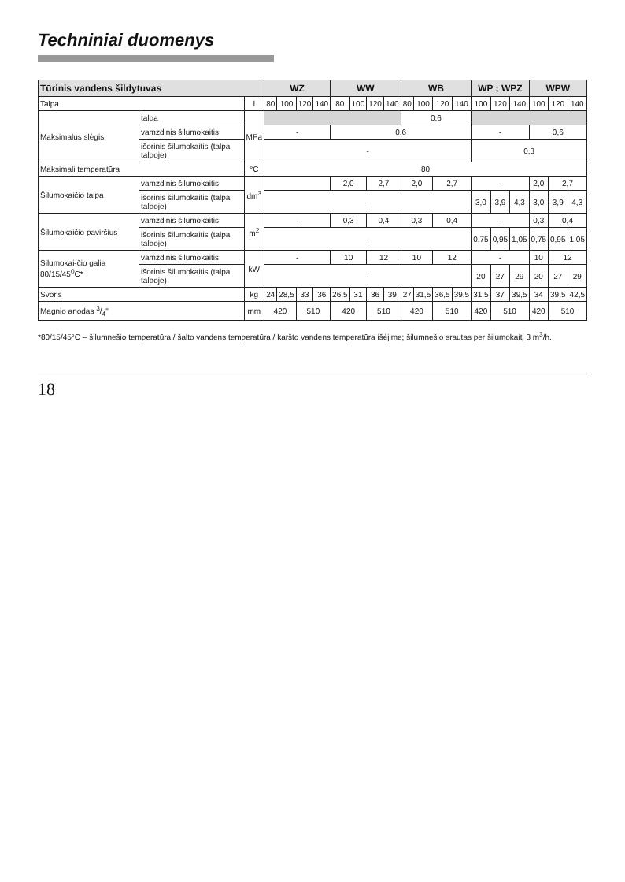Techniniai duomenys
| Tūrinis vandens šildytuvas | | | WZ | | | | WW | | | | WB | | | | WP ; WPZ | | | WPW | | |
| --- | --- | --- | --- | --- | --- | --- | --- | --- | --- | --- | --- | --- | --- | --- | --- | --- | --- | --- | --- | --- |
| Talpa | | l | 80 | 100 | 120 | 140 | 80 | 100 | 120 | 140 | 80 | 100 | 120 | 140 | 100 | 120 | 140 | 100 | 120 | 140 |
| Maksimalus slėgis | talpa | MPa | | | | | | | | | 0,6 | | | | | | | | | |
| | vamzdinis šilumokaitis | | - | | | | 0,6 | | | | | | | | - | | | 0,6 | | |
| | išorinis šilumokaitis (talpa talpoje) | | - | | | | | | | | | | | | 0,3 | | | | | |
| Maksimali temperatūra | | °C | 80 | | | | | | | | | | | | | | | | | |
| Šilumokaičio talpa | vamzdinis šilumokaitis | dm<sup>3</sup> | | | | | 2,0 | | 2,7 | | 2,0 | | 2,7 | | - | | | 2,0 | 2,7 | |
| | išorinis šilumokaitis (talpa talpoje) | | - | | | | | | | | | | | | 3,0 | 3,9 | 4,3 | 3,0 | 3,9 | 4,3 |
| Šilumokaičio paviršius | vamzdinis šilumokaitis | m<sup>2</sup> | - | | | | 0,3 | | 0,4 | | 0,3 | | 0,4 | | - | | | 0,3 | 0,4 | |
| | išorinis šilumokaitis (talpa talpoje) | | - | | | | | | | | | | | | 0,75 | 0,95 | 1,05 | 0,75 | 0,95 | 1,05 |
| Šilumokai-čio galia 80/15/45<sup>0</sup>C* | vamzdinis šilumokaitis | kW | - | | | | 10 | | 12 | | 10 | | 12 | | - | | | 10 | 12 | |
| | išorinis šilumokaitis (talpa talpoje) | | - | | | | | | | | | | | | 20 | 27 | 29 | 20 | 27 | 29 |
| Svoris | | kg | 24 | 28,5 | 33 | 36 | 26,5 | 31 | 36 | 39 | 27 | 31,5 | 36,5 | 39,5 | 31,5 | 37 | 39,5 | 34 | 39,5 | 42,5 |
| Magnio anodas 3/4" | | mm | 420 | | 510 | | 420 | | 510 | | 420 | | 510 | | 420 | 510 | | 420 | 510 | |
*80/15/45°C – šilumnešio temperatūra / šalto vandens temperatūra / karšto vandens temperatūra išėjime; šilumnešio srautas per šilumokaitį 3 m<sup>3</sup>/h.
18